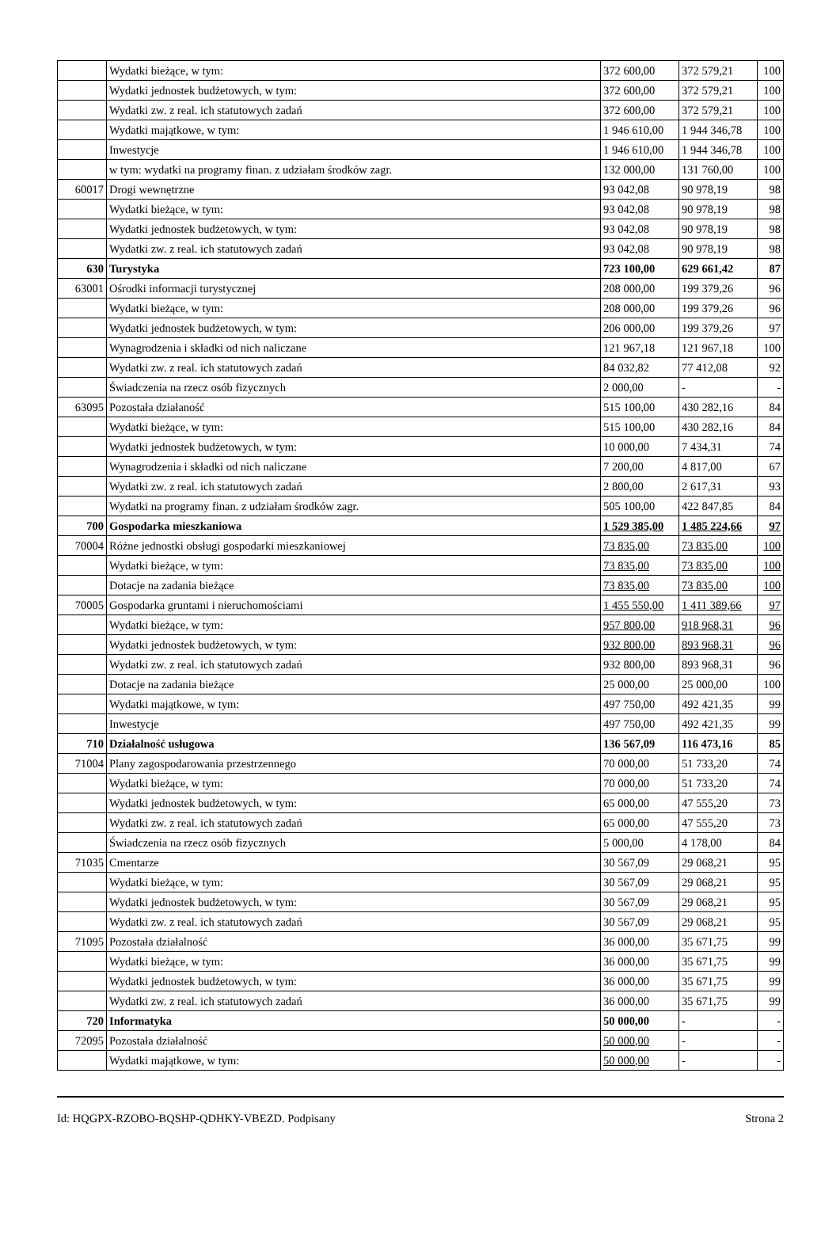| | Wydatki bieżące, w tym: | 372 600,00 | 372 579,21 | 100 |
| | Wydatki jednostek budżetowych, w tym: | 372 600,00 | 372 579,21 | 100 |
| | Wydatki zw. z real. ich statutowych zadań | 372 600,00 | 372 579,21 | 100 |
| | Wydatki majątkowe, w tym: | 1 946 610,00 | 1 944 346,78 | 100 |
| | Inwestycje | 1 946 610,00 | 1 944 346,78 | 100 |
| | w tym: wydatki na programy finan. z udziałam środków zagr. | 132 000,00 | 131 760,00 | 100 |
| 60017 | Drogi wewnętrzne | 93 042,08 | 90 978,19 | 98 |
| | Wydatki bieżące, w tym: | 93 042,08 | 90 978,19 | 98 |
| | Wydatki jednostek budżetowych, w tym: | 93 042,08 | 90 978,19 | 98 |
| | Wydatki zw. z real. ich statutowych zadań | 93 042,08 | 90 978,19 | 98 |
| 630 | Turystyka | 723 100,00 | 629 661,42 | 87 |
| 63001 | Ośrodki informacji turystycznej | 208 000,00 | 199 379,26 | 96 |
| | Wydatki bieżące, w tym: | 208 000,00 | 199 379,26 | 96 |
| | Wydatki jednostek budżetowych, w tym: | 206 000,00 | 199 379,26 | 97 |
| | Wynagrodzenia i składki od nich naliczane | 121 967,18 | 121 967,18 | 100 |
| | Wydatki zw. z real. ich statutowych zadań | 84 032,82 | 77 412,08 | 92 |
| | Świadczenia na rzecz osób fizycznych | 2 000,00 | - | - |
| 63095 | Pozostała działaność | 515 100,00 | 430 282,16 | 84 |
| | Wydatki bieżące, w tym: | 515 100,00 | 430 282,16 | 84 |
| | Wydatki jednostek budżetowych, w tym: | 10 000,00 | 7 434,31 | 74 |
| | Wynagrodzenia i składki od nich naliczane | 7 200,00 | 4 817,00 | 67 |
| | Wydatki zw. z real. ich statutowych zadań | 2 800,00 | 2 617,31 | 93 |
| | Wydatki na programy finan. z udziałam środków zagr. | 505 100,00 | 422 847,85 | 84 |
| 700 | Gospodarka mieszkaniowa | 1 529 385,00 | 1 485 224,66 | 97 |
| 70004 | Różne jednostki obsługi gospodarki mieszkaniowej | 73 835,00 | 73 835,00 | 100 |
| | Wydatki bieżące, w tym: | 73 835,00 | 73 835,00 | 100 |
| | Dotacje na zadania bieżące | 73 835,00 | 73 835,00 | 100 |
| 70005 | Gospodarka gruntami i nieruchomościami | 1 455 550,00 | 1 411 389,66 | 97 |
| | Wydatki bieżące, w tym: | 957 800,00 | 918 968,31 | 96 |
| | Wydatki jednostek budżetowych, w tym: | 932 800,00 | 893 968,31 | 96 |
| | Wydatki zw. z real. ich statutowych zadań | 932 800,00 | 893 968,31 | 96 |
| | Dotacje na zadania bieżące | 25 000,00 | 25 000,00 | 100 |
| | Wydatki majątkowe, w tym: | 497 750,00 | 492 421,35 | 99 |
| | Inwestycje | 497 750,00 | 492 421,35 | 99 |
| 710 | Działalność usługowa | 136 567,09 | 116 473,16 | 85 |
| 71004 | Plany zagospodarowania przestrzennego | 70 000,00 | 51 733,20 | 74 |
| | Wydatki bieżące, w tym: | 70 000,00 | 51 733,20 | 74 |
| | Wydatki jednostek budżetowych, w tym: | 65 000,00 | 47 555,20 | 73 |
| | Wydatki zw. z real. ich statutowych zadań | 65 000,00 | 47 555,20 | 73 |
| | Świadczenia na rzecz osób fizycznych | 5 000,00 | 4 178,00 | 84 |
| 71035 | Cmentarze | 30 567,09 | 29 068,21 | 95 |
| | Wydatki bieżące, w tym: | 30 567,09 | 29 068,21 | 95 |
| | Wydatki jednostek budżetowych, w tym: | 30 567,09 | 29 068,21 | 95 |
| | Wydatki zw. z real. ich statutowych zadań | 30 567,09 | 29 068,21 | 95 |
| 71095 | Pozostała działalność | 36 000,00 | 35 671,75 | 99 |
| | Wydatki bieżące, w tym: | 36 000,00 | 35 671,75 | 99 |
| | Wydatki jednostek budżetowych, w tym: | 36 000,00 | 35 671,75 | 99 |
| | Wydatki zw. z real. ich statutowych zadań | 36 000,00 | 35 671,75 | 99 |
| 720 | Informatyka | 50 000,00 | - | - |
| 72095 | Pozostała działalność | 50 000,00 | - | - |
| | Wydatki majątkowe, w tym: | 50 000,00 | - | - |
Id: HQGPX-RZOBO-BQSHP-QDHKY-VBEZD. Podpisany Strona 2